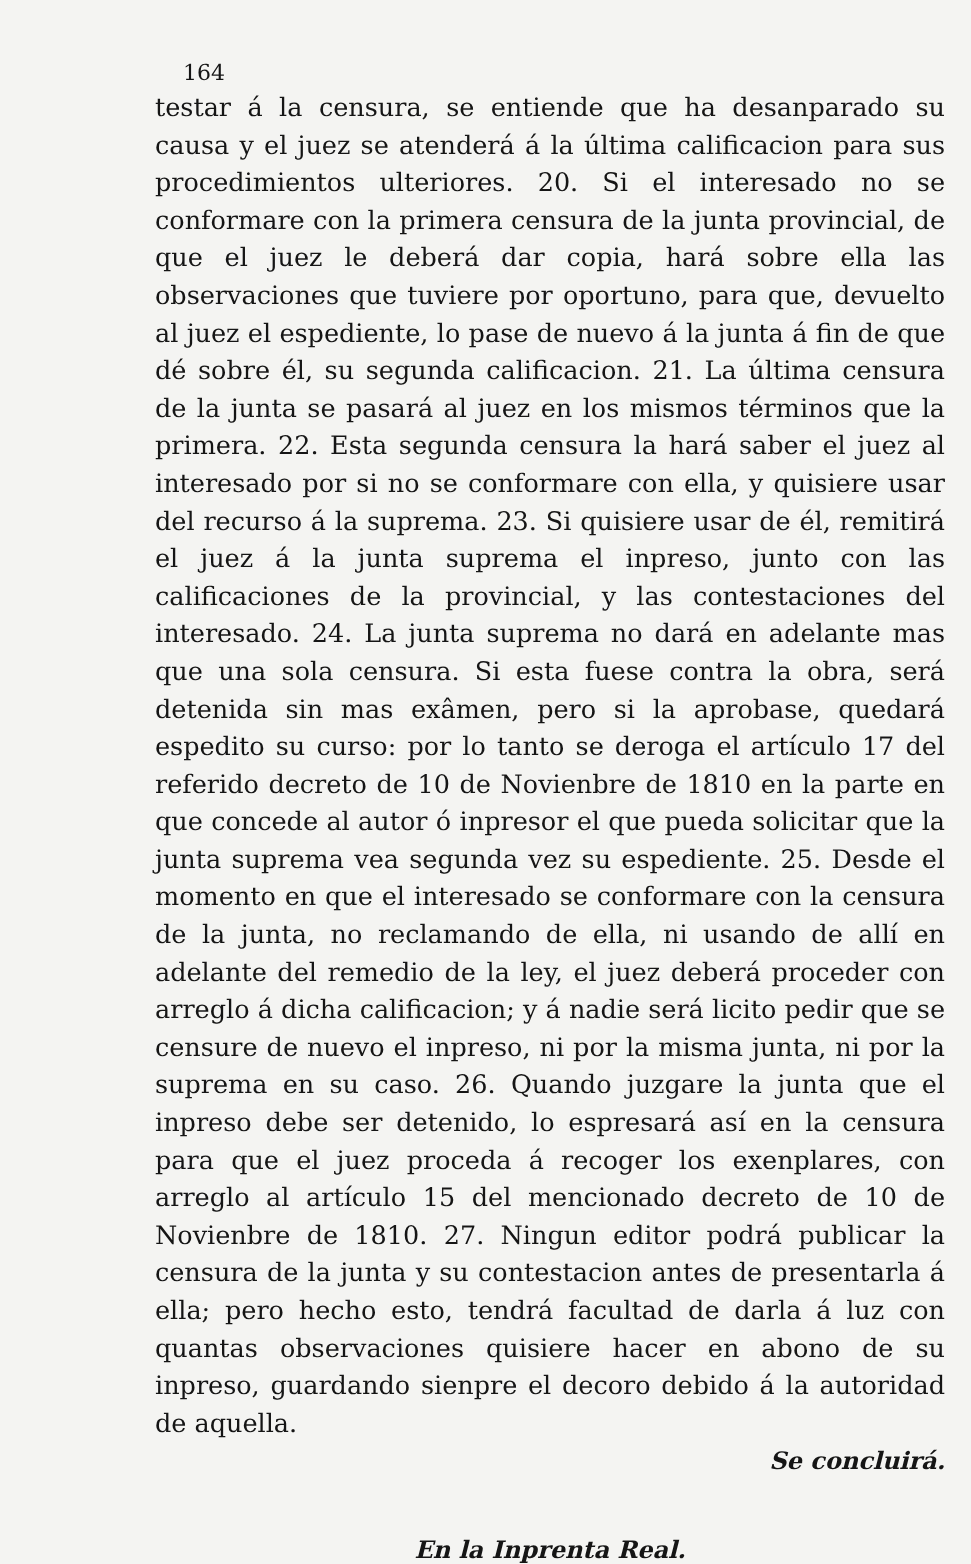164
testar á la censura, se entiende que ha desanparado su causa y el juez se atenderá á la última calificacion para sus procedimientos ulteriores. 20. Si el interesado no se conformare con la primera censura de la junta provincial, de que el juez le deberá dar copia, hará sobre ella las observaciones que tuviere por oportuno, para que, devuelto al juez el espediente, lo pase de nuevo á la junta á fin de que dé sobre él, su segunda calificacion. 21. La última censura de la junta se pasará al juez en los mismos términos que la primera. 22. Esta segunda censura la hará saber el juez al interesado por si no se conformare con ella, y quisiere usar del recurso á la suprema. 23. Si quisiere usar de él, remitirá el juez á la junta suprema el inpreso, junto con las calificaciones de la provincial, y las contestaciones del interesado. 24. La junta suprema no dará en adelante mas que una sola censura. Si esta fuese contra la obra, será detenida sin mas exâmen, pero si la aprobase, quedará espedito su curso: por lo tanto se deroga el artículo 17 del referido decreto de 10 de Novienbre de 1810 en la parte en que concede al autor ó inpresor el que pueda solicitar que la junta suprema vea segunda vez su espediente. 25. Desde el momento en que el interesado se conformare con la censura de la junta, no reclamando de ella, ni usando de allí en adelante del remedio de la ley, el juez deberá proceder con arreglo á dicha calificacion; y á nadie será licito pedir que se censure de nuevo el inpreso, ni por la misma junta, ni por la suprema en su caso. 26. Quando juzgare la junta que el inpreso debe ser detenido, lo espresará así en la censura para que el juez proceda á recoger los exenplares, con arreglo al artículo 15 del mencionado decreto de 10 de Novienbre de 1810. 27. Ningun editor podrá publicar la censura de la junta y su contestacion antes de presentarla á ella; pero hecho esto, tendrá facultad de darla á luz con quantas observaciones quisiere hacer en abono de su inpreso, guardando sienpre el decoro debido á la autoridad de aquella.
Se concluirá.
En la Inprenta Real.